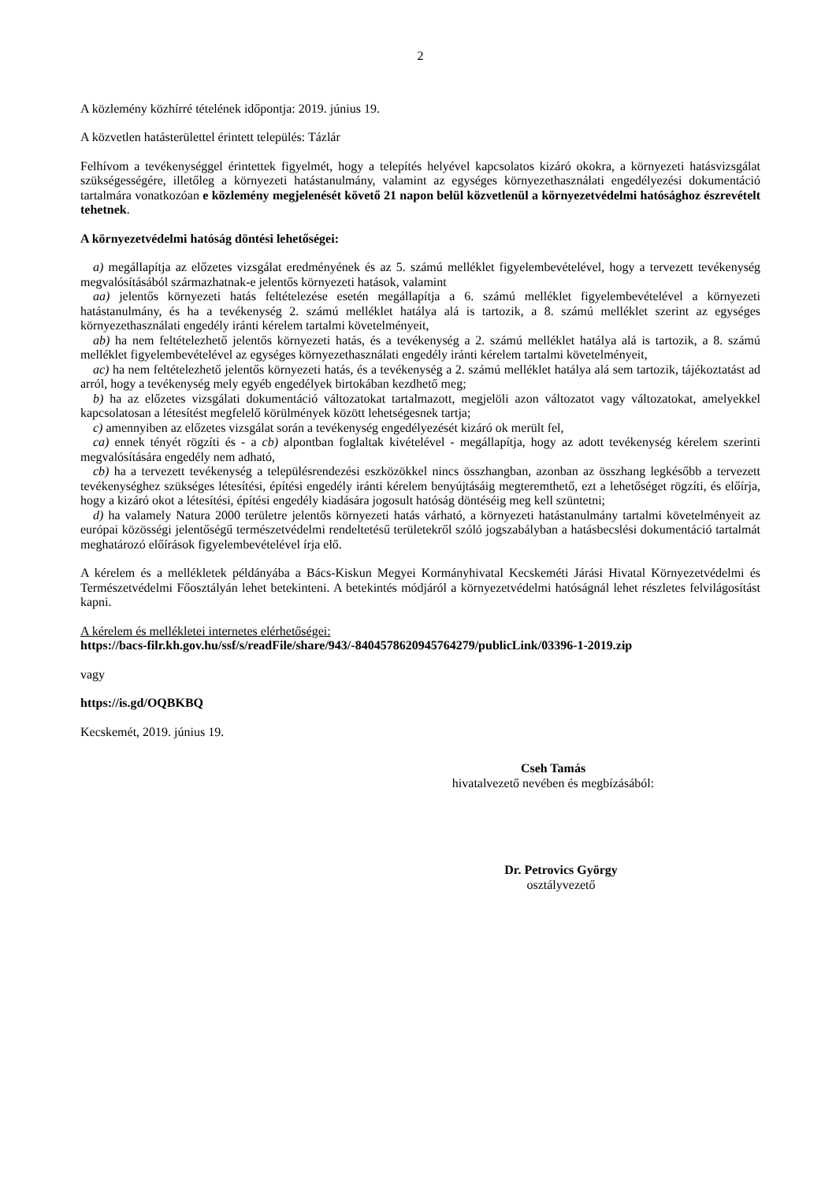2
A közlemény közhírré tételének időpontja: 2019. június 19.
A közvetlen hatásterülettel érintett település: Tázlár
Felhívom a tevékenységgel érintettek figyelmét, hogy a telepítés helyével kapcsolatos kizáró okokra, a környezeti hatásvizsgálat szükségességére, illetőleg a környezeti hatástanulmány, valamint az egységes környezethasználati engedélyezési dokumentáció tartalmára vonatkozóan e közlemény megjelenését követő 21 napon belül közvetlenül a környezetvédelmi hatósághoz észrevételt tehetnek.
A környezetvédelmi hatóság döntési lehetőségei:
a) megállapítja az előzetes vizsgálat eredményének és az 5. számú melléklet figyelembevételével, hogy a tervezett tevékenység megvalósításából származhatnak-e jelentős környezeti hatások, valamint
aa) jelentős környezeti hatás feltételezése esetén megállapítja a 6. számú melléklet figyelembevételével a környezeti hatástanulmány, és ha a tevékenység 2. számú melléklet hatálya alá is tartozik, a 8. számú melléklet szerint az egységes környezethasználati engedély iránti kérelem tartalmi követelményeit,
ab) ha nem feltételezhető jelentős környezeti hatás, és a tevékenység a 2. számú melléklet hatálya alá is tartozik, a 8. számú melléklet figyelembevételével az egységes környezethasználati engedély iránti kérelem tartalmi követelményeit,
ac) ha nem feltételezhető jelentős környezeti hatás, és a tevékenység a 2. számú melléklet hatálya alá sem tartozik, tájékoztatást ad arról, hogy a tevékenység mely egyéb engedélyek birtokában kezdhető meg;
b) ha az előzetes vizsgálati dokumentáció változatokat tartalmazott, megjelöli azon változatot vagy változatokat, amelyekkel kapcsolatosan a létesítést megfelelő körülmények között lehetségesnek tartja;
c) amennyiben az előzetes vizsgálat során a tevékenység engedélyezését kizáró ok merült fel,
ca) ennek tényét rögzíti és - a cb) alpontban foglaltak kivételével - megállapítja, hogy az adott tevékenység kérelem szerinti megvalósítására engedély nem adható,
cb) ha a tervezett tevékenység a településrendezési eszközökkel nincs összhangban, azonban az összhang legkésőbb a tervezett tevékenységhez szükséges létesítési, építési engedély iránti kérelem benyújtásáig megteremthető, ezt a lehetőséget rögzíti, és előírja, hogy a kizáró okot a létesítési, építési engedély kiadására jogosult hatóság döntéséig meg kell szüntetni;
d) ha valamely Natura 2000 területre jelentős környezeti hatás várható, a környezeti hatástanulmány tartalmi követelményeit az európai közösségi jelentőségű természetvédelmi rendeltetésű területekről szóló jogszabályban a hatásbecslési dokumentáció tartalmát meghatározó előírások figyelembevételével írja elő.
A kérelem és a mellékletek példányába a Bács-Kiskun Megyei Kormányhivatal Kecskeméti Járási Hivatal Környezetvédelmi és Természetvédelmi Főosztályán lehet betekinteni. A betekintés módjáról a környezetvédelmi hatóságnál lehet részletes felvilágosítást kapni.
A kérelem és mellékletei internetes elérhetőségei:
https://bacs-filr.kh.gov.hu/ssf/s/readFile/share/943/-8404578620945764279/publicLink/03396-1-2019.zip
vagy
https://is.gd/OQBKBQ
Kecskemét, 2019. június 19.
Cseh Tamás
hivatalvezető nevében és megbízásából:
Dr. Petrovics György
osztályvezető